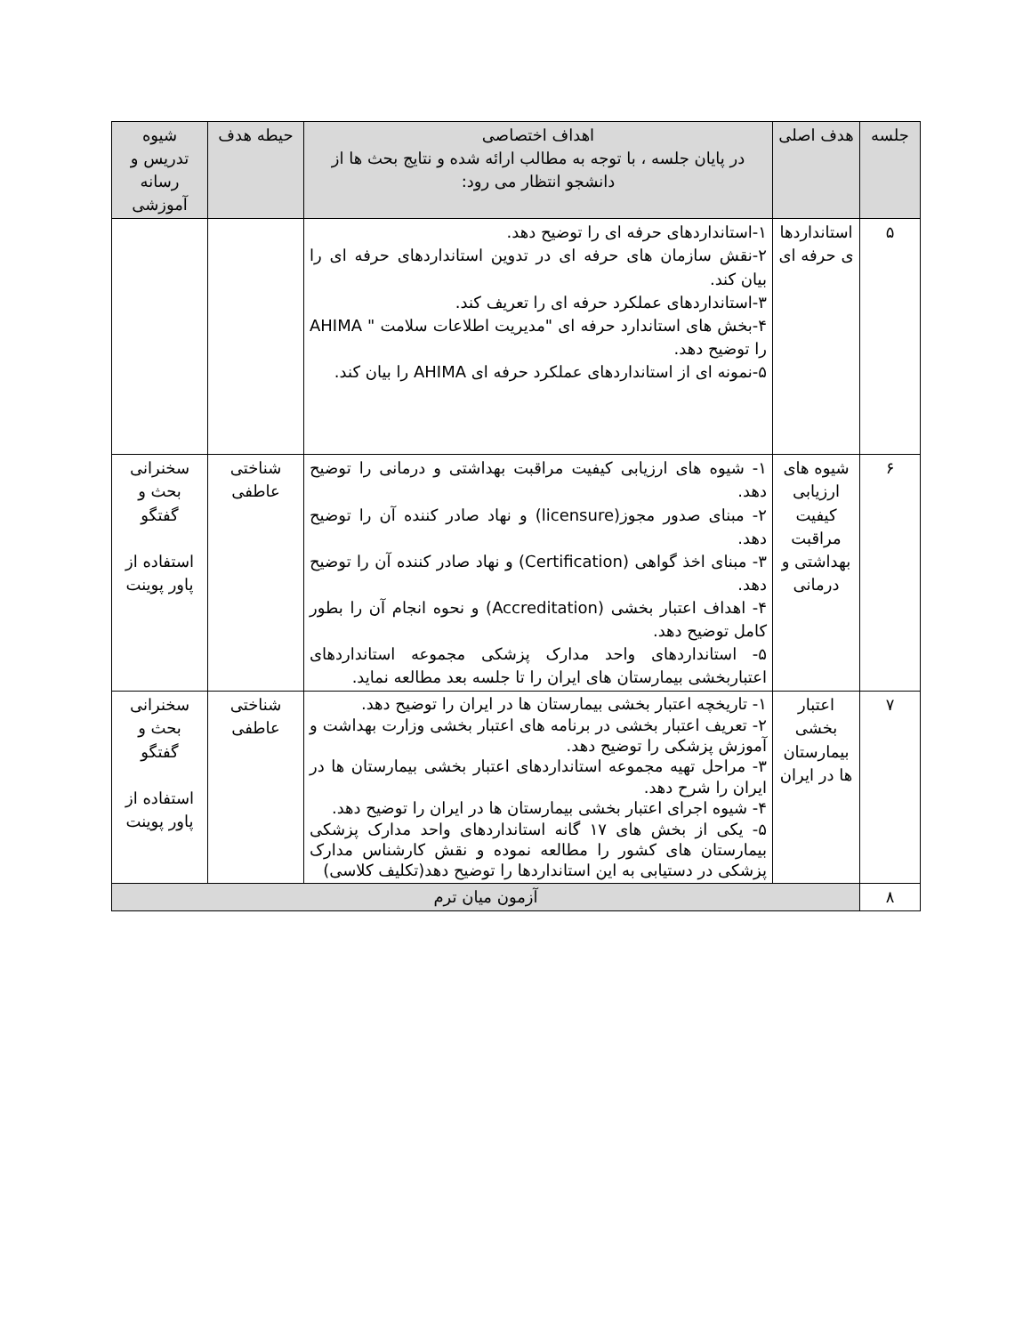| جلسه | هدف اصلی | اهداف اختصاصی در پایان جلسه ، با توجه به مطالب ارائه شده و نتایج بحث ها از دانشجو انتظار می رود: | حیطه هدف | شیوه تدریس و رسانه آموزشی |
| --- | --- | --- | --- | --- |
| ۵ | استانداردها ی حرفه ای | ۱-استانداردهای حرفه ای را توضیح دهد. ۲-نقش سازمان های حرفه ای در تدوین استانداردهای حرفه ای را بیان کند. ۳-استانداردهای عملکرد حرفه ای را تعریف کند. ۴-بخش های استاندارد حرفه ای "مدیریت اطلاعات سلامت " AHIMA را توضیح دهد. ۵-نمونه ای از استانداردهای عملکرد حرفه ای AHIMA را بیان کند. | | |
| ۶ | شیوه های ارزیابی کیفیت مراقبت بهداشتی و درمانی | ۱- شیوه های ارزیابی کیفیت مراقبت بهداشتی و درمانی را توضیح دهد. ۲- مبنای صدور مجوز(licensure) و نهاد صادر کننده آن را توضیح دهد. ۳- مبنای اخذ گواهی (Certification) و نهاد صادر کننده آن را توضیح دهد. ۴- اهداف اعتبار بخشی (Accreditation) و نحوه انجام آن را بطور کامل توضیح دهد. ۵- استانداردهای واحد مدارک پزشکی مجموعه استانداردهای اعتباربخشی بیمارستان های ایران را تا جلسه بعد مطالعه نماید. | شناختی عاطفی | سخنرانی بحث و گفتگو استفاده از پاور پوینت |
| ۷ | اعتبار بخشی بیمارستان ها در ایران | ۱- تاریخچه اعتبار بخشی بیمارستان ها در ایران را توضیح دهد. ۲- تعریف اعتبار بخشی در برنامه های اعتبار بخشی وزارت بهداشت و آموزش پزشکی را توضیح دهد. ۳- مراحل تهیه مجموعه استانداردهای اعتبار بخشی بیمارستان ها در ایران را شرح دهد. ۴- شیوه اجرای اعتبار بخشی بیمارستان ها در ایران را توضیح دهد. ۵- یکی از بخش های ۱۷ گانه استانداردهای واحد مدارک پزشکی بیمارستان های کشور را مطالعه نموده و نقش کارشناس مدارک پزشکی در دستیابی به این استانداردها را توضیح دهد(تکلیف کلاسی) | شناختی عاطفی | سخنرانی بحث و گفتگو استفاده از پاور پوینت |
| ۸ | آزمون میان ترم | | | |